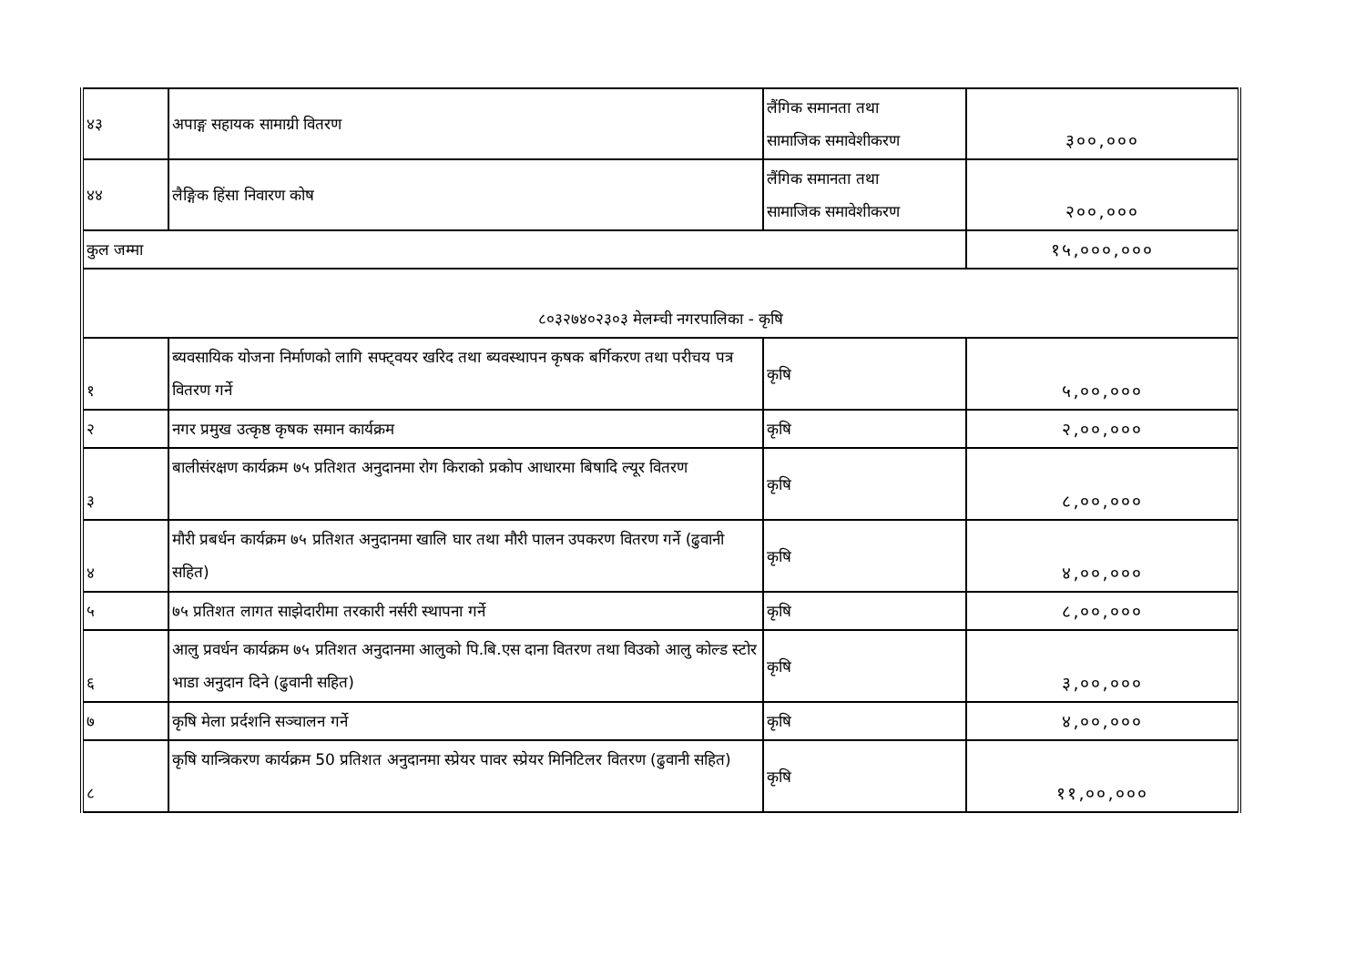| ४३ | अपाङ्ग सहायक सामाग्री वितरण | लैंगिक समानता तथा सामाजिक समावेशीकरण | ३००,००० |
| ४४ | लैङ्गिक हिंसा निवारण कोष | लैंगिक समानता तथा सामाजिक समावेशीकरण | २००,००० |
| कुल जम्मा | | | १५,०००,००० |
| ८०३२७४०२३०३ मेलम्ची नगरपालिका - कृषि | | | |
| १ | ब्यवसायिक योजना निर्माणको लागि सफ्ट्वयर खरिद तथा ब्यवस्थापन कृषक बर्गिकरण तथा परीचय पत्र वितरण गर्ने | कृषि | ५,००,००० |
| २ | नगर प्रमुख उत्कृष्ठ कृषक समान कार्यक्रम | कृषि | २,००,००० |
| ३ | बालीसंरक्षण कार्यक्रम ७५ प्रतिशत अनुदानमा रोग किराको प्रकोप आधारमा बिषादि ल्यूर वितरण | कृषि | ८,००,००० |
| ४ | मौरी प्रबर्धन कार्यक्रम ७५ प्रतिशत अनुदानमा खालि घार तथा मौरी पालन उपकरण वितरण गर्ने (ढुवानी सहित) | कृषि | ४,००,००० |
| ५ | ७५ प्रतिशत लागत साझेदारीमा तरकारी नर्सरी स्थापना गर्ने | कृषि | ८,००,००० |
| ६ | आलु प्रवर्धन कार्यक्रम ७५ प्रतिशत अनुदानमा आलुको पि.बि.एस दाना वितरण तथा विउको आलु कोल्ड स्टोर भाडा अनुदान दिने (ढुवानी सहित) | कृषि | ३,००,००० |
| ७ | कृषि मेला प्रर्दशनि सञ्चालन गर्ने | कृषि | ४,००,००० |
| ८ | कृषि यान्त्रिकरण कार्यक्रम 50 प्रतिशत अनुदानमा स्प्रेयर पावर स्प्रेयर मिनिटिलर वितरण (ढुवानी सहित) | कृषि | ११,००,००० |